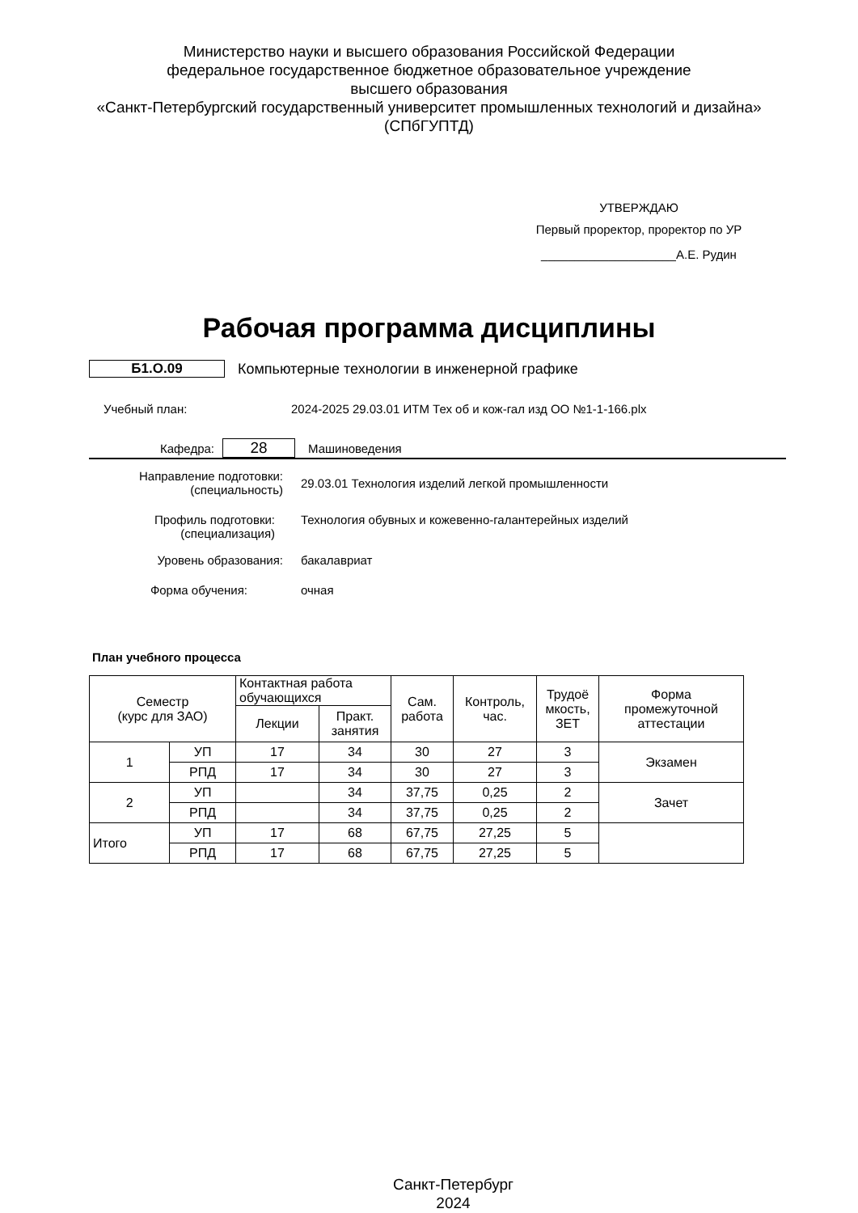Министерство науки и высшего образования Российской Федерации
федеральное государственное бюджетное образовательное учреждение
высшего образования
«Санкт-Петербургский государственный университет промышленных технологий и дизайна»
(СПбГУПТД)
УТВЕРЖДАЮ
Первый проректор, проректор по УР
____________________А.Е. Рудин
Рабочая программа дисциплины
Б1.О.09
Компьютерные технологии в инженерной графике
Учебный план:
2024-2025 29.03.01 ИТМ Тех об и кож-гал изд ОО №1-1-166.plx
Кафедра:
28
Машиноведения
Направление подготовки:
(специальность)
29.03.01 Технология изделий легкой промышленности
Профиль подготовки:
(специализация)
Технология обувных и кожевенно-галантерейных изделий
Уровень образования: бакалавриат
Форма обучения: очная
План учебного процесса
| Семестр (курс для ЗАО) | | Контактная работа обучающихся | | Сам. работа | Контроль, час. | Трудоё мкость, ЗЕТ | Форма промежуточной аттестации |
| --- | --- | --- | --- | --- | --- | --- | --- |
| | | Лекции | Практ. занятия | | | | |
| 1 | УП | 17 | 34 | 30 | 27 | 3 | Экзамен |
| | РПД | 17 | 34 | 30 | 27 | 3 | |
| 2 | УП | | 34 | 37,75 | 0,25 | 2 | Зачет |
| | РПД | | 34 | 37,75 | 0,25 | 2 | |
| Итого | УП | 17 | 68 | 67,75 | 27,25 | 5 | |
| | РПД | 17 | 68 | 67,75 | 27,25 | 5 | |
Санкт-Петербург
2024